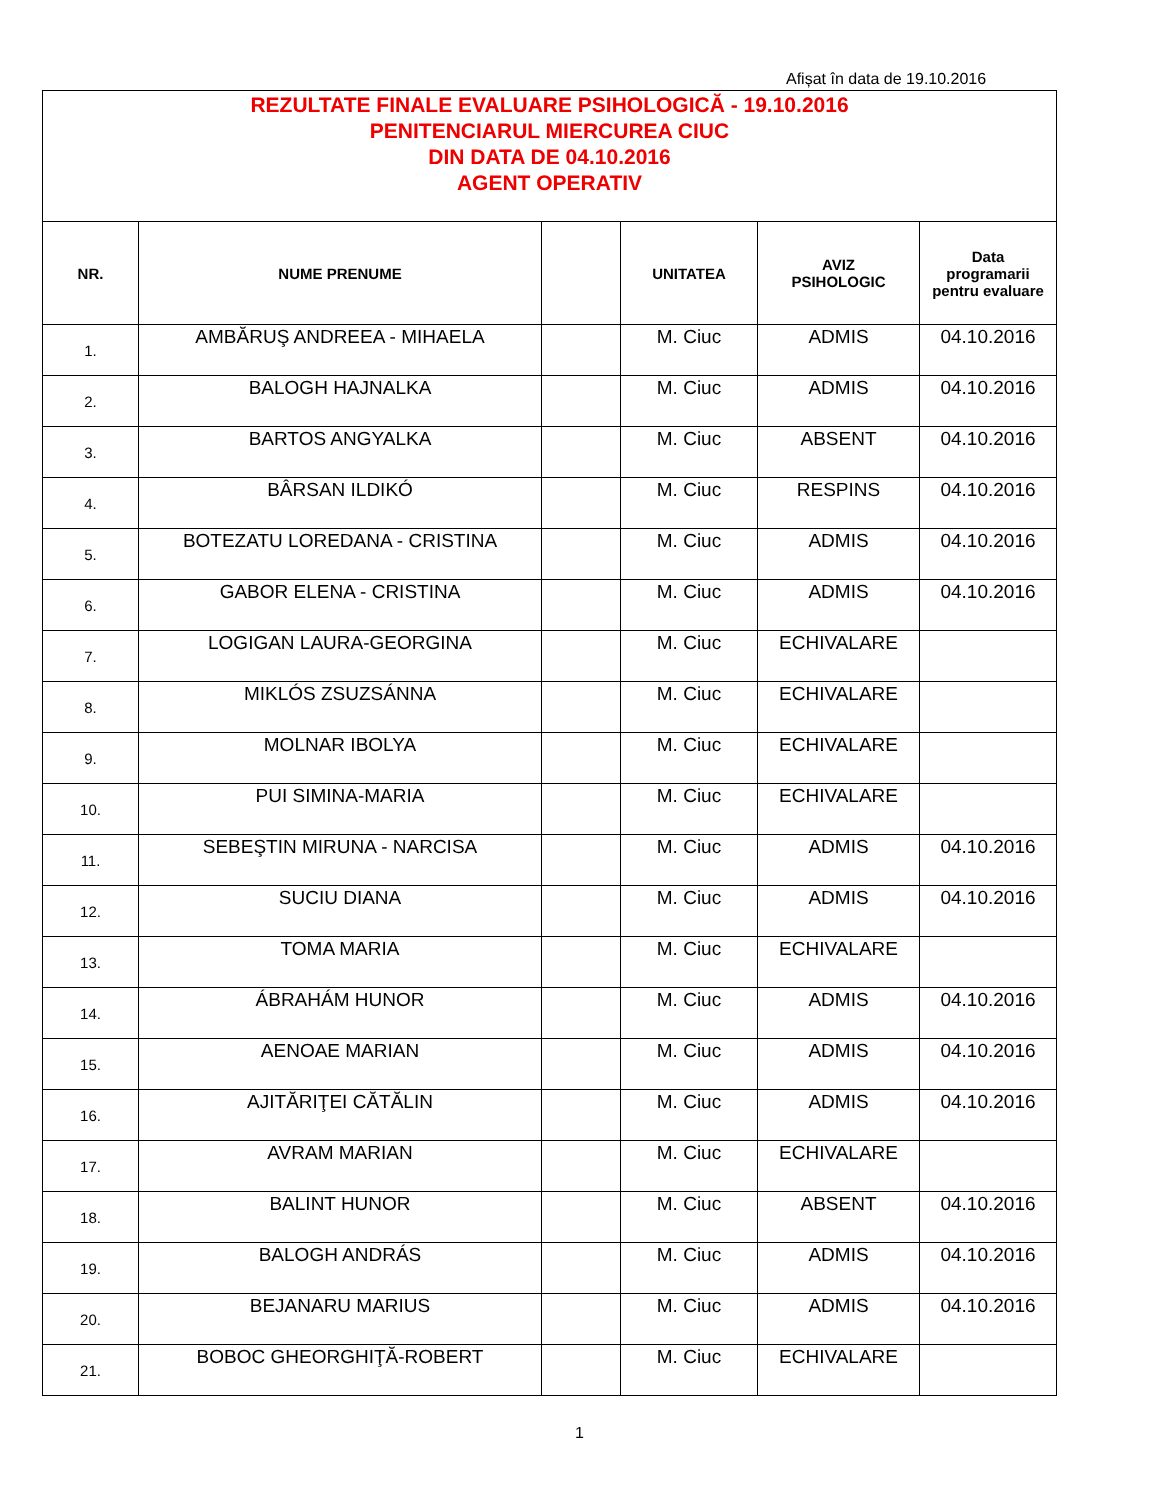Afișat în data de 19.10.2016
| REZULTATE FINALE EVALUARE PSIHOLOGICĂ - 19.10.2016 PENITENCIARUL MIERCUREA CIUC DIN DATA DE 04.10.2016 AGENT OPERATIV | | | | | |
| NR. | NUME PRENUME | | UNITATEA | AVIZ PSIHOLOGIC | Data programarii pentru evaluare |
| 1. | AMBĂRUŞ ANDREEA - MIHAELA | | M. Ciuc | ADMIS | 04.10.2016 |
| 2. | BALOGH HAJNALKA | | M. Ciuc | ADMIS | 04.10.2016 |
| 3. | BARTOS ANGYALKA | | M. Ciuc | ABSENT | 04.10.2016 |
| 4. | BÂRSAN ILDIKÓ | | M. Ciuc | RESPINS | 04.10.2016 |
| 5. | BOTEZATU LOREDANA - CRISTINA | | M. Ciuc | ADMIS | 04.10.2016 |
| 6. | GABOR ELENA - CRISTINA | | M. Ciuc | ADMIS | 04.10.2016 |
| 7. | LOGIGAN LAURA-GEORGINA | | M. Ciuc | ECHIVALARE | |
| 8. | MIKLÓS ZSUZSÁNNA | | M. Ciuc | ECHIVALARE | |
| 9. | MOLNAR IBOLYA | | M. Ciuc | ECHIVALARE | |
| 10. | PUI SIMINA-MARIA | | M. Ciuc | ECHIVALARE | |
| 11. | SEBEŞTIN MIRUNA - NARCISA | | M. Ciuc | ADMIS | 04.10.2016 |
| 12. | SUCIU DIANA | | M. Ciuc | ADMIS | 04.10.2016 |
| 13. | TOMA MARIA | | M. Ciuc | ECHIVALARE | |
| 14. | ÁBRAHÁM HUNOR | | M. Ciuc | ADMIS | 04.10.2016 |
| 15. | AENOAE MARIAN | | M. Ciuc | ADMIS | 04.10.2016 |
| 16. | AJITĂRIŢEI CĂTĂLIN | | M. Ciuc | ADMIS | 04.10.2016 |
| 17. | AVRAM MARIAN | | M. Ciuc | ECHIVALARE | |
| 18. | BALINT HUNOR | | M. Ciuc | ABSENT | 04.10.2016 |
| 19. | BALOGH ANDRÁS | | M. Ciuc | ADMIS | 04.10.2016 |
| 20. | BEJANARU MARIUS | | M. Ciuc | ADMIS | 04.10.2016 |
| 21. | BOBOC GHEORGHIŢĂ-ROBERT | | M. Ciuc | ECHIVALARE | |
1